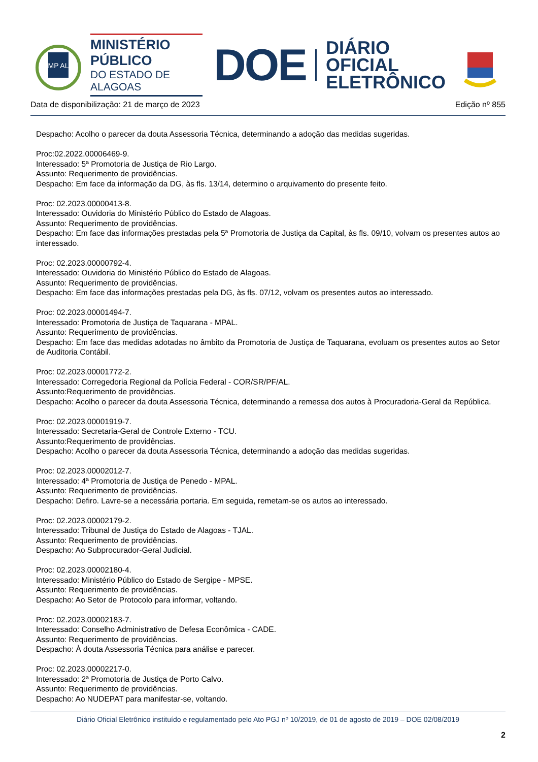MP AL
MINISTÉRIO PÚBLICO
DO ESTADO DE ALAGOAS
DOE
DIÁRIO OFICIAL
ELETRÔNICO
Data de disponibilização: 21 de março de 2023 Edição nº 855
Despacho: Acolho o parecer da douta Assessoria Técnica, determinando a adoção das medidas sugeridas.
Proc:02.2022.00006469-9.
Interessado: 5ª Promotoria de Justiça de Rio Largo.
Assunto: Requerimento de providências.
Despacho: Em face da informação da DG, às fls. 13/14, determino o arquivamento do presente feito.
Proc: 02.2023.00000413-8.
Interessado: Ouvidoria do Ministério Público do Estado de Alagoas.
Assunto: Requerimento de providências.
Despacho: Em face das informações prestadas pela 5ª Promotoria de Justiça da Capital, às fls. 09/10, volvam os presentes autos ao interessado.
Proc: 02.2023.00000792-4.
Interessado: Ouvidoria do Ministério Público do Estado de Alagoas.
Assunto: Requerimento de providências.
Despacho: Em face das informações prestadas pela DG, às fls. 07/12, volvam os presentes autos ao interessado.
Proc: 02.2023.00001494-7.
Interessado: Promotoria de Justiça de Taquarana - MPAL.
Assunto: Requerimento de providências.
Despacho: Em face das medidas adotadas no âmbito da Promotoria de Justiça de Taquarana, evoluam os presentes autos ao Setor de Auditoria Contábil.
Proc: 02.2023.00001772-2.
Interessado: Corregedoria Regional da Polícia Federal - COR/SR/PF/AL.
Assunto:Requerimento de providências.
Despacho: Acolho o parecer da douta Assessoria Técnica, determinando a remessa dos autos à Procuradoria-Geral da República.
Proc: 02.2023.00001919-7.
Interessado: Secretaria-Geral de Controle Externo - TCU.
Assunto:Requerimento de providências.
Despacho: Acolho o parecer da douta Assessoria Técnica, determinando a adoção das medidas sugeridas.
Proc: 02.2023.00002012-7.
Interessado: 4ª Promotoria de Justiça de Penedo - MPAL.
Assunto: Requerimento de providências.
Despacho: Defiro. Lavre-se a necessária portaria. Em seguida, remetam-se os autos ao interessado.
Proc: 02.2023.00002179-2.
Interessado: Tribunal de Justiça do Estado de Alagoas - TJAL.
Assunto: Requerimento de providências.
Despacho: Ao Subprocurador-Geral Judicial.
Proc: 02.2023.00002180-4.
Interessado: Ministério Público do Estado de Sergipe - MPSE.
Assunto: Requerimento de providências.
Despacho: Ao Setor de Protocolo para informar, voltando.
Proc: 02.2023.00002183-7.
Interessado: Conselho Administrativo de Defesa Econômica - CADE.
Assunto: Requerimento de providências.
Despacho: À douta Assessoria Técnica para análise e parecer.
Proc: 02.2023.00002217-0.
Interessado: 2ª Promotoria de Justiça de Porto Calvo.
Assunto: Requerimento de providências.
Despacho: Ao NUDEPAT para manifestar-se, voltando.
Diário Oficial Eletrônico instituído e regulamentado pelo Ato PGJ nº 10/2019, de 01 de agosto de 2019 – DOE 02/08/2019
2